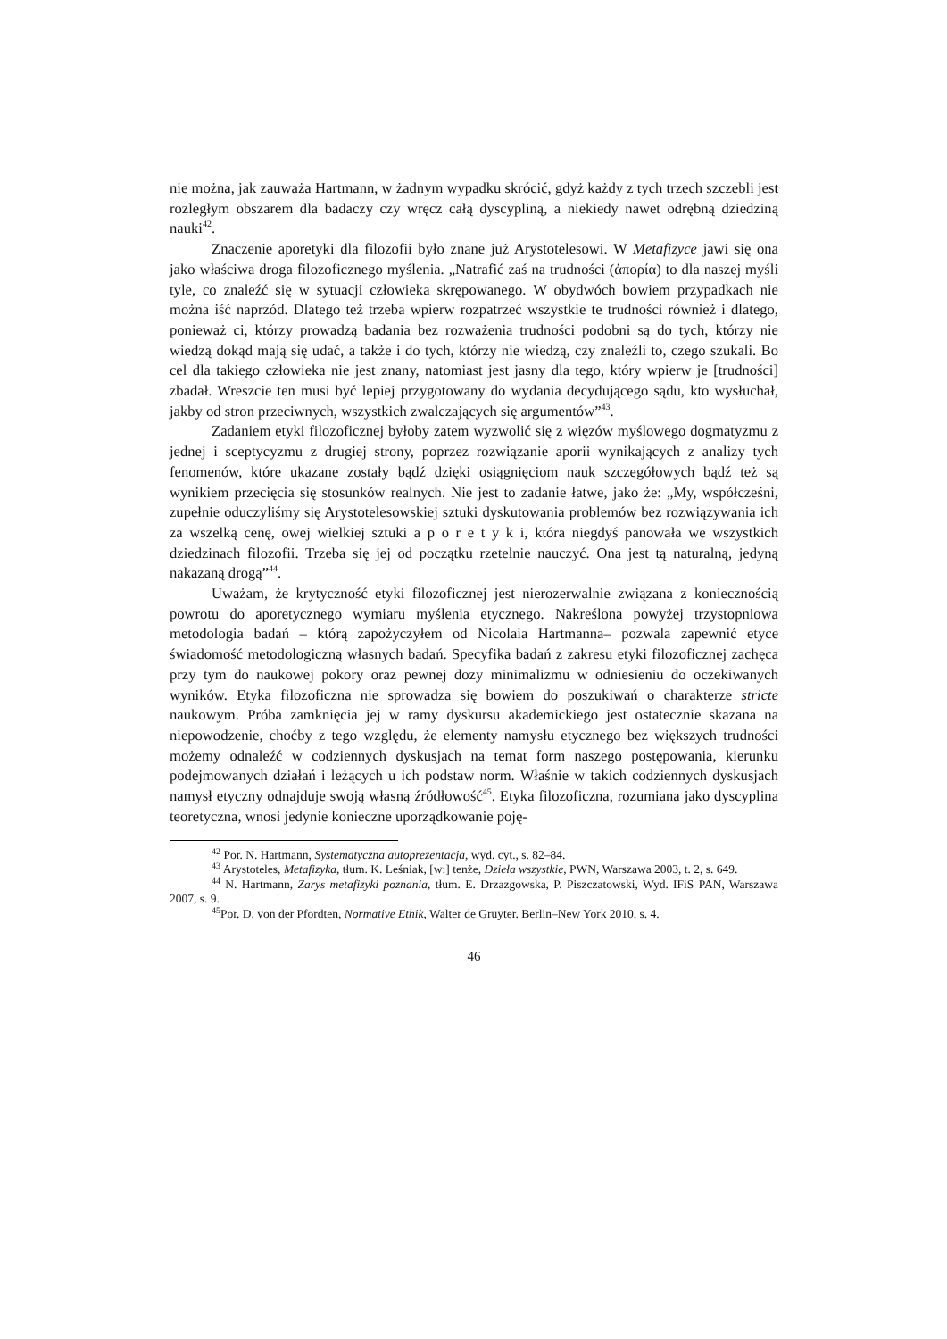nie można, jak zauważa Hartmann, w żadnym wypadku skrócić, gdyż każdy z tych trzech szczebli jest rozległym obszarem dla badaczy czy wręcz całą dyscypliną, a niekiedy nawet odrębną dziedziną nauki<sup>42</sup>.
Znaczenie aporetyki dla filozofii było znane już Arystotelesowi. W Metafizyce jawi się ona jako właściwa droga filozoficznego myślenia. „Natrafić zaś na trudności (ἀπορία) to dla naszej myśli tyle, co znaleźć się w sytuacji człowieka skrępowanego. W obydwóch bowiem przypadkach nie można iść naprzód. Dlatego też trzeba wpierw rozpatrzeć wszystkie te trudności również i dlatego, ponieważ ci, którzy prowadzą badania bez rozważenia trudności podobni są do tych, którzy nie wiedzą dokąd mają się udać, a także i do tych, którzy nie wiedzą, czy znaleźli to, czego szukali. Bo cel dla takiego człowieka nie jest znany, natomiast jest jasny dla tego, który wpierw je [trudności] zbadał. Wreszcie ten musi być lepiej przygotowany do wydania decydującego sądu, kto wysłuchał, jakby od stron przeciwnych, wszystkich zwalczających się argumentów”<sup>43</sup>.
Zadaniem etyki filozoficznej byłoby zatem wyzwolić się z więzów myślowego dogmatyzmu z jednej i sceptycyzmu z drugiej strony, poprzez rozwiązanie aporii wynikających z analizy tych fenomenów, które ukazane zostały bądź dzięki osiągnięciom nauk szczegółowych bądź też są wynikiem przecięcia się stosunków realnych. Nie jest to zadanie łatwe, jako że: „My, współcześni, zupełnie oduczyliśmy się Arystotelesowskiej sztuki dyskutowania problemów bez rozwiązywania ich za wszelką cenę, owej wielkiej sztuki a p o r e t y k i, która niegdyś panowała we wszystkich dziedzinach filozofii. Trzeba się jej od początku rzetelnie nauczyć. Ona jest tą naturalną, jedyną nakazaną drogą”<sup>44</sup>.
Uważam, że krytyczność etyki filozoficznej jest nierozerwalnie związana z koniecznością powrotu do aporetycznego wymiaru myślenia etycznego. Nakreślona powyżej trzystopniowa metodologia badań – którą zapożyczyłem od Nicolaia Hartmanna– pozwala zapewnić etyce świadomość metodologiczną własnych badań. Specyfika badań z zakresu etyki filozoficznej zachęca przy tym do naukowej pokory oraz pewnej dozy minimalizmu w odniesieniu do oczekiwanych wyników. Etyka filozoficzna nie sprowadza się bowiem do poszukiwań o charakterze stricte naukowym. Próba zamknięcia jej w ramy dyskursu akademickiego jest ostatecznie skazana na niepowodzenie, choćby z tego względu, że elementy namysłu etycznego bez większych trudności możemy odnaleźć w codziennych dyskusjach na temat form naszego postępowania, kierunku podejmowanych działań i leżących u ich podstaw norm. Właśnie w takich codziennych dyskusjach namysł etyczny odnajduje swoją własną źródłowość<sup>45</sup>. Etyka filozoficzna, rozumiana jako dyscyplina teoretyczna, wnosi jedynie konieczne uporządkowanie poję-
<sup>42</sup> Por. N. Hartmann, Systematyczna autoprezentacja, wyd. cyt., s. 82–84.
<sup>43</sup> Arystoteles, Metafizyka, tłum. K. Leśniak, [w:] tenże, Dzieła wszystkie, PWN, Warszawa 2003, t. 2, s. 649.
<sup>44</sup> N. Hartmann, Zarys metafizyki poznania, tłum. E. Drzazgowska, P. Piszczatowski, Wyd. IFiS PAN, Warszawa 2007, s. 9.
<sup>45</sup> Por. D. von der Pfordten, Normative Ethik, Walter de Gruyter. Berlin–New York 2010, s. 4.
46